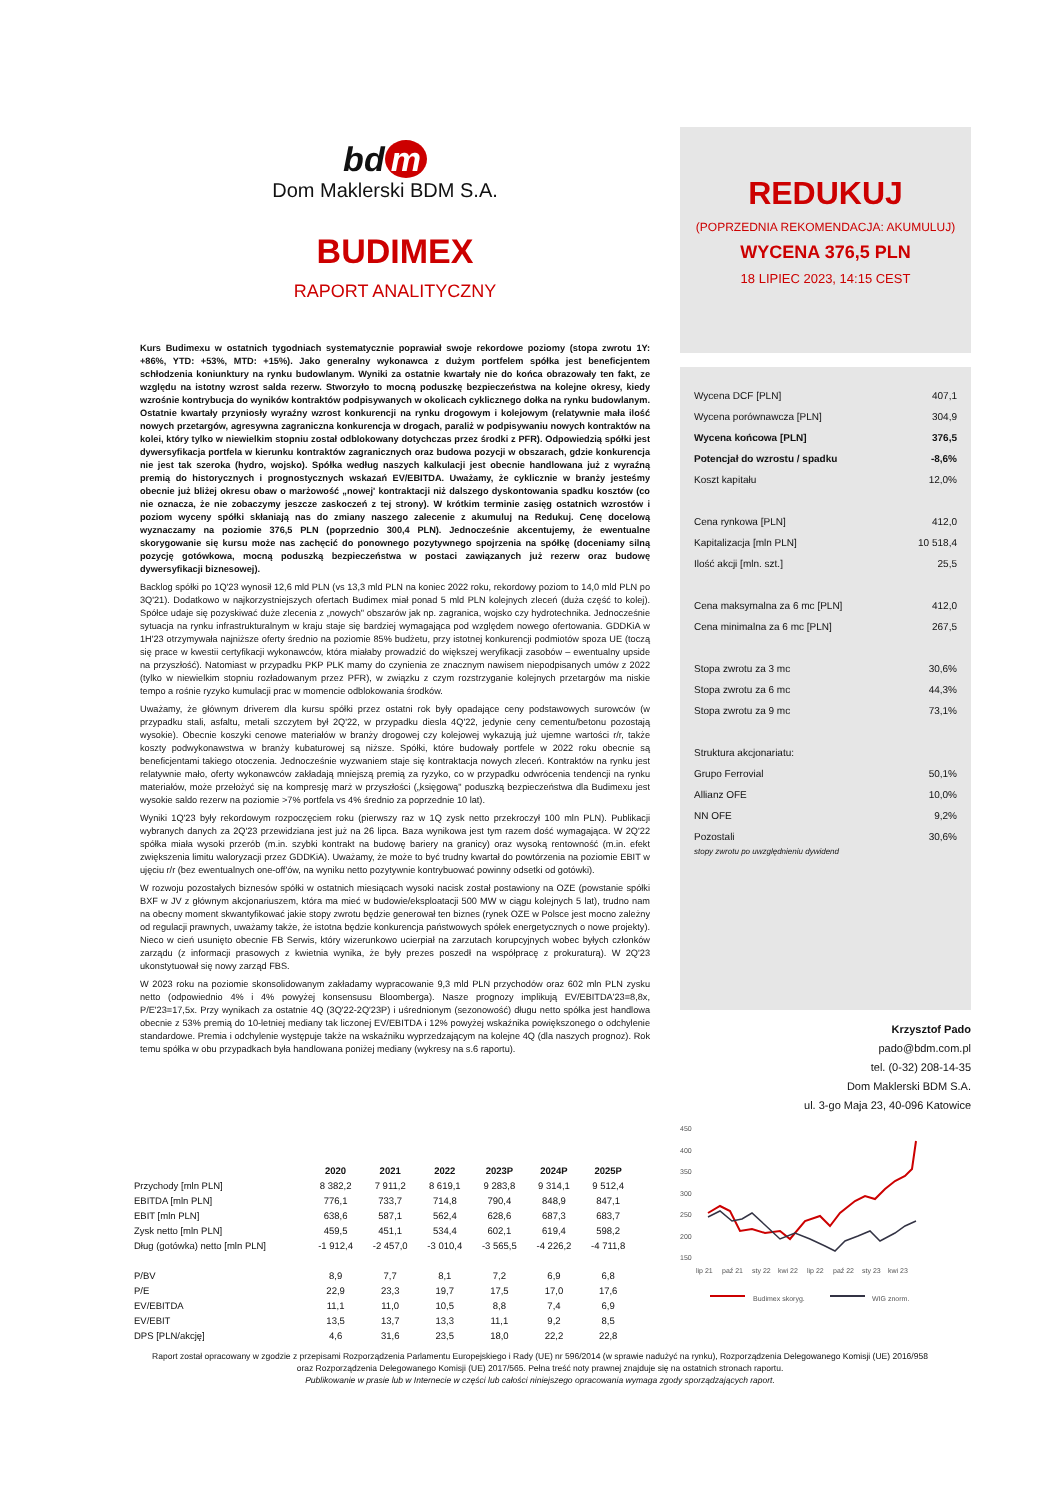bd m
Dom Maklerski BDM S.A.
BUDIMEX
RAPORT ANALITYCZNY
Kurs Budimexu w ostatnich tygodniach systematycznie poprawiał swoje rekordowe poziomy (stopa zwrotu 1Y: +86%, YTD: +53%, MTD: +15%). Jako generalny wykonawca z dużym portfelem spółka jest beneficjentem schłodzenia koniunktury na rynku budowlanym. Wyniki za ostatnie kwartały nie do końca obrazowały ten fakt, ze względu na istotny wzrost salda rezerw. Stworzyło to mocną poduszkę bezpieczeństwa na kolejne okresy, kiedy wzrośnie kontrybucja do wyników kontraktów podpisywanych w okolicach cyklicznego dołka na rynku budowlanym. Ostatnie kwartały przyniosły wyraźny wzrost konkurencji na rynku drogowym i kolejowym (relatywnie mała ilość nowych przetargów, agresywna zagraniczna konkurencja w drogach, paraliż w podpisywaniu nowych kontraktów na kolei, który tylko w niewielkim stopniu został odblokowany dotychczas przez środki z PFR). Odpowiedzią spółki jest dywersyfikacja portfela w kierunku kontraktów zagranicznych oraz budowa pozycji w obszarach, gdzie konkurencja nie jest tak szeroka (hydro, wojsko). Spółka według naszych kalkulacji jest obecnie handlowana już z wyraźną premią do historycznych i prognostycznych wskazań EV/EBITDA. Uważamy, że cyklicznie w branży jesteśmy obecnie już bliżej okresu obaw o marżowość „nowej' kontraktacji niż dalszego dyskontowania spadku kosztów (co nie oznacza, że nie zobaczymy jeszcze zaskoczeń z tej strony). W krótkim terminie zasięg ostatnich wzrostów i poziom wyceny spółki skłaniają nas do zmiany naszego zalecenie z akumuluj na Redukuj. Cenę docelową wyznaczamy na poziomie 376,5 PLN (poprzednio 300,4 PLN). Jednocześnie akcentujemy, że ewentualne skorygowanie się kursu może nas zachęcić do ponownego pozytywnego spojrzenia na spółkę (doceniamy silną pozycję gotówkowa, mocną poduszką bezpieczeństwa w postaci zawiązanych już rezerw oraz budowę dywersyfikacji biznesowej).
Backlog spółki po 1Q'23 wynosił 12,6 mld PLN (vs 13,3 mld PLN na koniec 2022 roku, rekordowy poziom to 14,0 mld PLN po 3Q'21). Dodatkowo w najkorzystniejszych ofertach Budimex miał ponad 5 mld PLN kolejnych zleceń (duża część to kolej). Spółce udaje się pozyskiwać duże zlecenia z „nowych" obszarów jak np. zagranica, wojsko czy hydrotechnika. Jednocześnie sytuacja na rynku infrastrukturalnym w kraju staje się bardziej wymagająca pod względem nowego ofertowania. GDDKiA w 1H'23 otrzymywała najniższe oferty średnio na poziomie 85% budżetu, przy istotnej konkurencji podmiotów spoza UE (toczą się prace w kwestii certyfikacji wykonawców, która miałaby prowadzić do większej weryfikacji zasobów – ewentualny upside na przyszłość). Natomiast w przypadku PKP PLK mamy do czynienia ze znacznym nawisem niepodpisanych umów z 2022 (tylko w niewielkim stopniu rozładowanym przez PFR), w związku z czym rozstrzyganie kolejnych przetargów ma niskie tempo a rośnie ryzyko kumulacji prac w momencie odblokowania środków.
Uważamy, że głównym driverem dla kursu spółki przez ostatni rok były opadające ceny podstawowych surowców (w przypadku stali, asfaltu, metali szczytem był 2Q'22, w przypadku diesla 4Q'22, jedynie ceny cementu/betonu pozostają wysokie). Obecnie koszyki cenowe materiałów w branży drogowej czy kolejowej wykazują już ujemne wartości r/r, także koszty podwykonawstwa w branży kubaturowej są niższe. Spółki, które budowały portfele w 2022 roku obecnie są beneficjentami takiego otoczenia. Jednocześnie wyzwaniem staje się kontraktacja nowych zleceń. Kontraktów na rynku jest relatywnie mało, oferty wykonawców zakładają mniejszą premią za ryzyko, co w przypadku odwrócenia tendencji na rynku materiałów, może przełożyć się na kompresję marż w przyszłości („księgową" poduszką bezpieczeństwa dla Budimexu jest wysokie saldo rezerw na poziomie >7% portfela vs 4% średnio za poprzednie 10 lat).
Wyniki 1Q'23 były rekordowym rozpoczęciem roku (pierwszy raz w 1Q zysk netto przekroczył 100 mln PLN). Publikacji wybranych danych za 2Q'23 przewidziana jest już na 26 lipca. Baza wynikowa jest tym razem dość wymagająca. W 2Q'22 spółka miała wysoki przerób (m.in. szybki kontrakt na budowę bariery na granicy) oraz wysoką rentowność (m.in. efekt zwiększenia limitu waloryzacji przez GDDKiA). Uważamy, że może to być trudny kwartał do powtórzenia na poziomie EBIT w ujęciu r/r (bez ewentualnych one-off'ów, na wyniku netto pozytywnie kontrybuować powinny odsetki od gotówki).
W rozwoju pozostałych biznesów spółki w ostatnich miesiącach wysoki nacisk został postawiony na OZE (powstanie spółki BXF w JV z głównym akcjonariuszem, która ma mieć w budowie/eksploatacji 500 MW w ciągu kolejnych 5 lat), trudno nam na obecny moment skwantyfikować jakie stopy zwrotu będzie generował ten biznes (rynek OZE w Polsce jest mocno zależny od regulacji prawnych, uważamy także, że istotna będzie konkurencja państwowych spółek energetycznych o nowe projekty). Nieco w cień usunięto obecnie FB Serwis, który wizerunkowo ucierpiał na zarzutach korupcyjnych wobec byłych członków zarządu (z informacji prasowych z kwietnia wynika, że były prezes poszedł na współpracę z prokuraturą). W 2Q'23 ukonstytuował się nowy zarząd FBS.
W 2023 roku na poziomie skonsolidowanym zakładamy wypracowanie 9,3 mld PLN przychodów oraz 602 mln PLN zysku netto (odpowiednio 4% i 4% powyżej konsensusu Bloomberga). Nasze prognozy implikują EV/EBITDA'23=8,8x, P/E'23=17,5x. Przy wynikach za ostatnie 4Q (3Q'22-2Q'23P) i uśrednionym (sezonowość) długu netto spółka jest handlowa obecnie z 53% premią do 10-letniej mediany tak liczonej EV/EBITDA i 12% powyżej wskaźnika powiększonego o odchylenie standardowe. Premia i odchylenie występuje także na wskaźniku wyprzedzającym na kolejne 4Q (dla naszych prognoz). Rok temu spółka w obu przypadkach była handlowana poniżej mediany (wykresy na s.6 raportu).
REDUKUJ
(POPRZEDNIA REKOMENDACJA: AKUMULUJ)
WYCENA 376,5 PLN
18 LIPIEC 2023, 14:15 CEST
| Wycena DCF [PLN] | 407,1 |
| Wycena porównawcza [PLN] | 304,9 |
| Wycena końcowa [PLN] | 376,5 |
| Potencjał do wzrostu / spadku | -8,6% |
| Koszt kapitału | 12,0% |
| Cena rynkowa [PLN] | 412,0 |
| Kapitalizacja [mln PLN] | 10 518,4 |
| Ilość akcji [mln. szt.] | 25,5 |
| Cena maksymalna za 6 mc [PLN] | 412,0 |
| Cena minimalna za 6 mc [PLN] | 267,5 |
| Stopa zwrotu za 3 mc | 30,6% |
| Stopa zwrotu za 6 mc | 44,3% |
| Stopa zwrotu za 9 mc | 73,1% |
| Struktura akcjonariatu: | |
| Grupo Ferrovial | 50,1% |
| Allianz OFE | 10,0% |
| NN OFE | 9,2% |
| Pozostali | 30,6% |
| stopy zwrotu po uwzględnieniu dywidend | |
Krzysztof Pado
pado@bdm.com.pl
tel. (0-32) 208-14-35
Dom Maklerski BDM S.A.
ul. 3-go Maja 23, 40-096 Katowice
450
400
350
300
250
200
150
lip 21
paź 21
sty 22
kwi 22
lip 22
paź 22
sty 23
kwi 23
Budimex skoryg.
WIG znorm.
| | 2020 | 2021 | 2022 | 2023P | 2024P | 2025P |
| --- | --- | --- | --- | --- | --- | --- |
| Przychody [mln PLN] | 8 382,2 | 7 911,2 | 8 619,1 | 9 283,8 | 9 314,1 | 9 512,4 |
| EBITDA [mln PLN] | 776,1 | 733,7 | 714,8 | 790,4 | 848,9 | 847,1 |
| EBIT [mln PLN] | 638,6 | 587,1 | 562,4 | 628,6 | 687,3 | 683,7 |
| Zysk netto [mln PLN] | 459,5 | 451,1 | 534,4 | 602,1 | 619,4 | 598,2 |
| Dług (gotówka) netto [mln PLN] | -1 912,4 | -2 457,0 | -3 010,4 | -3 565,5 | -4 226,2 | -4 711,8 |
| P/BV | 8,9 | 7,7 | 8,1 | 7,2 | 6,9 | 6,8 |
| P/E | 22,9 | 23,3 | 19,7 | 17,5 | 17,0 | 17,6 |
| EV/EBITDA | 11,1 | 11,0 | 10,5 | 8,8 | 7,4 | 6,9 |
| EV/EBIT | 13,5 | 13,7 | 13,3 | 11,1 | 9,2 | 8,5 |
| DPS [PLN/akcję] | 4,6 | 31,6 | 23,5 | 18,0 | 22,2 | 22,8 |
Raport został opracowany w zgodzie z przepisami Rozporządzenia Parlamentu Europejskiego i Rady (UE) nr 596/2014 (w sprawie nadużyć na rynku), Rozporządzenia Delegowanego Komisji (UE) 2016/958 oraz Rozporządzenia Delegowanego Komisji (UE) 2017/565. Pełna treść noty prawnej znajduje się na ostatnich stronach raportu.
Publikowanie w prasie lub w Internecie w części lub całości niniejszego opracowania wymaga zgody sporządzających raport.